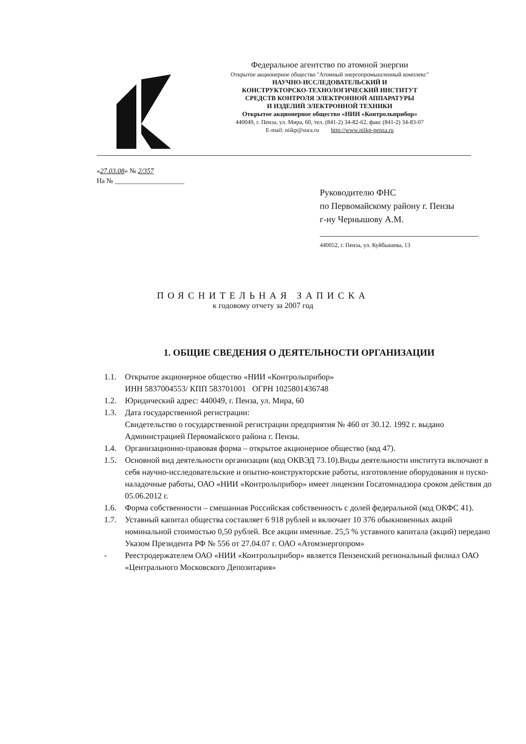Федеральное агентство по атомной энергии
Открытое акционерное общество "Атомный энергопромышленный комплекс"
НАУЧНО-ИССЛЕДОВАТЕЛЬСКИЙ И
КОНСТРУКТОРСКО-ТЕХНОЛОГИЧЕСКИЙ ИНСТИТУТ
СРЕДСТВ КОНТРОЛЯ ЭЛЕКТРОННОЙ АППАРАТУРЫ
И ИЗДЕЛИЙ ЭЛЕКТРОННОЙ ТЕХНИКИ
Открытое акционерное общество «НИИ «Контрольприбор»
440049, г. Пенза, ул. Мира, 60, тел. (841-2) 34-82-62, факс (841-2) 34-83-07
E-mail: niikp@sura.ru http://www.niikp-penza.ru
«27.03.08» № 2/357
На № ____________________
Руководителю ФНС
по Первомайскому району г. Пензы
г-ну Чернышову А.М.
440052, г. Пенза, ул. Куйбышева, 13
ПОЯСНИТЕЛЬНАЯ ЗАПИСКА
к годовому отчету за 2007 год
1. ОБЩИЕ СВЕДЕНИЯ О ДЕЯТЕЛЬНОСТИ ОРГАНИЗАЦИИ
1.1. Открытое акционерное общество «НИИ «Контрольприбор»
ИНН 5837004553/ КПП 583701001 ОГРН 1025801436748
1.2. Юридический адрес: 440049, г. Пенза, ул. Мира, 60
1.3. Дата государственной регистрации:
Свидетельство о государственной регистрации предприятия № 460 от 30.12. 1992 г. выдано Администрацией Первомайского района г. Пензы.
1.4. Организационно-правовая форма – открытое акционерное общество (код 47).
1.5. Основной вид деятельности организации (код ОКВЭД 73.10).Виды деятельности института включают в себя научно-исследовательские и опытно-конструкторские работы, изготовление оборудования и пуско-наладочные работы, ОАО «НИИ «Контрольприбор» имеет лицензии Госатомнадзора сроком действия до 05.06.2012 г.
1.6. Форма собственности – смешанная Российская собственность с долей федеральной (код ОКФС 41).
1.7. Уставный капитал общества составляет 6 918 рублей и включает 10 376 обыкновенных акций номинальной стоимостью 0,50 рублей. Все акции именные. 25,5 % уставного капитала (акций) передано Указом Президента РФ № 556 от 27.04.07 г. ОАО «Атомэнергопром»
- Реестродержателем ОАО «НИИ «Контрольприбор» является Пензенский региональный филиал ОАО «Центрального Московского Депозитария»